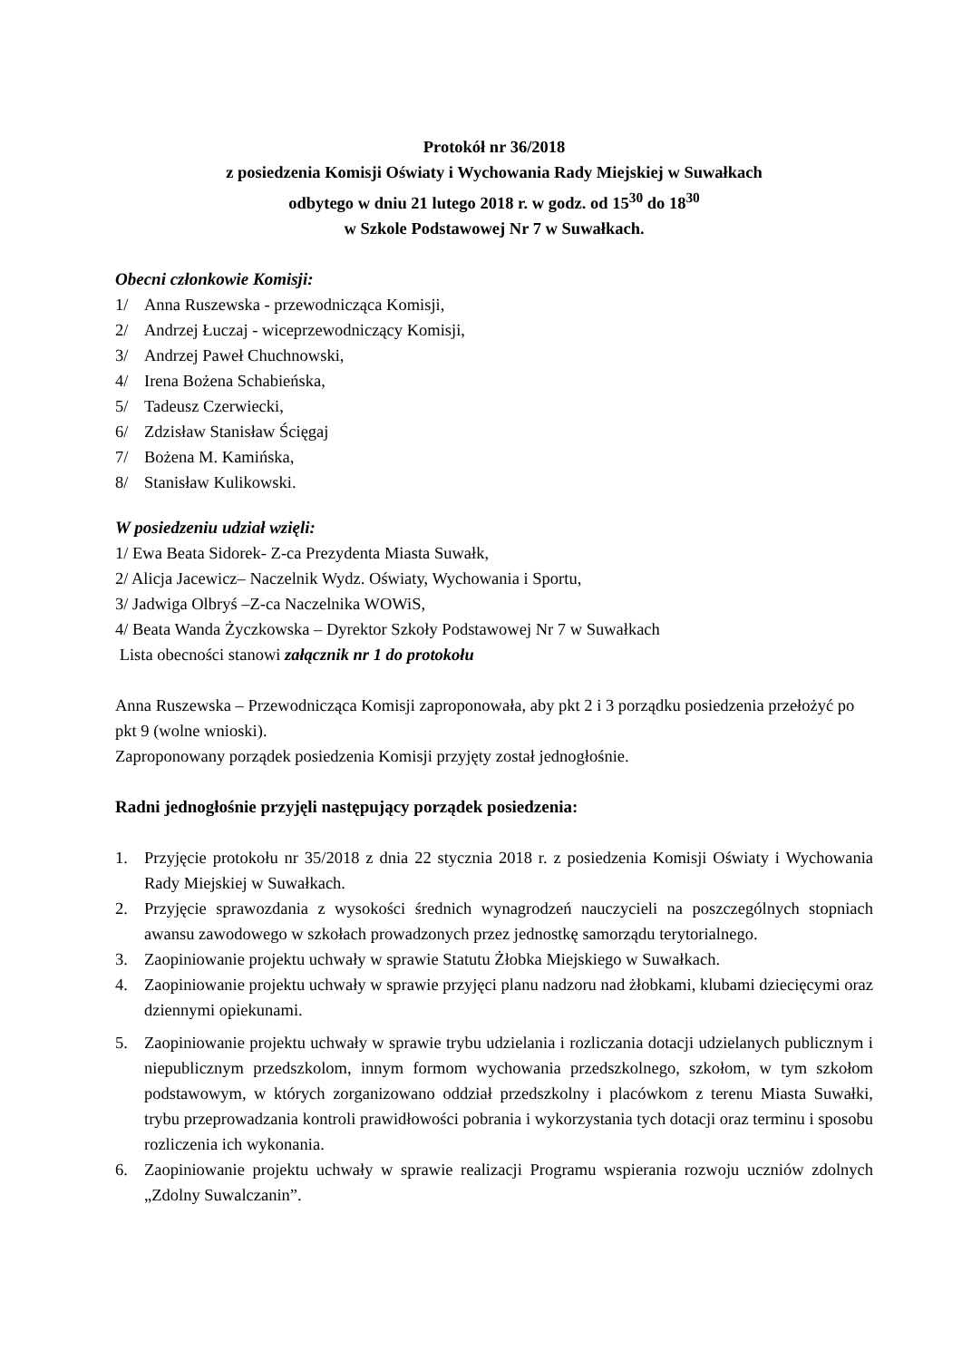Protokół nr 36/2018
z posiedzenia Komisji Oświaty i Wychowania Rady Miejskiej w Suwałkach
odbytego w dniu 21 lutego 2018 r. w godz. od 15<sup>30</sup> do 18<sup>30</sup>
w Szkole Podstawowej Nr 7 w Suwałkach.
Obecni członkowie Komisji:
1/ Anna Ruszewska - przewodnicząca Komisji,
2/ Andrzej Łuczaj - wiceprzewodniczący Komisji,
3/ Andrzej Paweł Chuchnowski,
4/ Irena Bożena Schabieńska,
5/ Tadeusz Czerwiecki,
6/ Zdzisław Stanisław Ścięgaj
7/ Bożena M. Kamińska,
8/ Stanisław Kulikowski.
W posiedzeniu udział wzięli:
1/ Ewa Beata Sidorek- Z-ca Prezydenta Miasta Suwałk,
2/ Alicja Jacewicz– Naczelnik Wydz. Oświaty, Wychowania i Sportu,
3/ Jadwiga Olbryś –Z-ca Naczelnika WOWiS,
4/ Beata Wanda Życzkowska – Dyrektor Szkoły Podstawowej Nr 7 w Suwałkach
Lista obecności stanowi załącznik nr 1 do protokołu
Anna Ruszewska – Przewodnicząca Komisji zaproponowała, aby pkt 2 i 3 porządku posiedzenia przełożyć po pkt 9 (wolne wnioski).
Zaproponowany porządek posiedzenia Komisji przyjęty został jednogłośnie.
Radni jednogłośnie przyjęli następujący porządek posiedzenia:
1. Przyjęcie protokołu nr 35/2018 z dnia 22 stycznia 2018 r. z posiedzenia Komisji Oświaty i Wychowania Rady Miejskiej w Suwałkach.
2. Przyjęcie sprawozdania z wysokości średnich wynagrodzeń nauczycieli na poszczególnych stopniach awansu zawodowego w szkołach prowadzonych przez jednostkę samorządu terytorialnego.
3. Zaopiniowanie projektu uchwały w sprawie Statutu Żłobka Miejskiego w Suwałkach.
4. Zaopiniowanie projektu uchwały w sprawie przyjęci planu nadzoru nad żłobkami, klubami dziecięcymi oraz dziennymi opiekunami.
5. Zaopiniowanie projektu uchwały w sprawie trybu udzielania i rozliczania dotacji udzielanych publicznym i niepublicznym przedszkolom, innym formom wychowania przedszkolnego, szkołom, w tym szkołom podstawowym, w których zorganizowano oddział przedszkolny i placówkom z terenu Miasta Suwałki, trybu przeprowadzania kontroli prawidłowości pobrania i wykorzystania tych dotacji oraz terminu i sposobu rozliczenia ich wykonania.
6. Zaopiniowanie projektu uchwały w sprawie realizacji Programu wspierania rozwoju uczniów zdolnych „Zdolny Suwalczanin”.